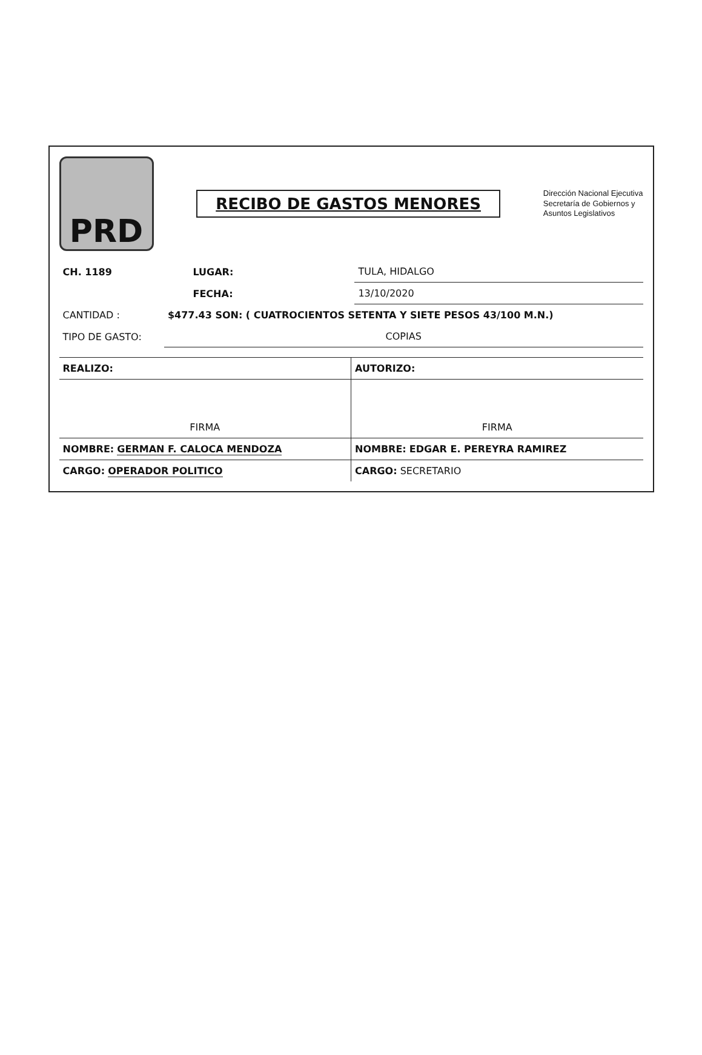PRD
RECIBO DE GASTOS MENORES
Dirección Nacional Ejecutiva
Secretaría de Gobiernos y
Asuntos Legislativos
| CH. 1189 | | LUGAR: | TULA, HIDALGO |
| | | FECHA: | 13/10/2020 |
| CANTIDAD : | $477.43 SON: ( CUATROCIENTOS SETENTA Y SIETE PESOS 43/100 M.N.) | | |
| TIPO DE GASTO: | COPIAS | | |
| REALIZO: | AUTORIZO: |
| FIRMA | FIRMA |
| NOMBRE: GERMAN F. CALOCA MENDOZA | NOMBRE: EDGAR E. PEREYRA RAMIREZ |
| CARGO: OPERADOR POLITICO | CARGO: SECRETARIO |